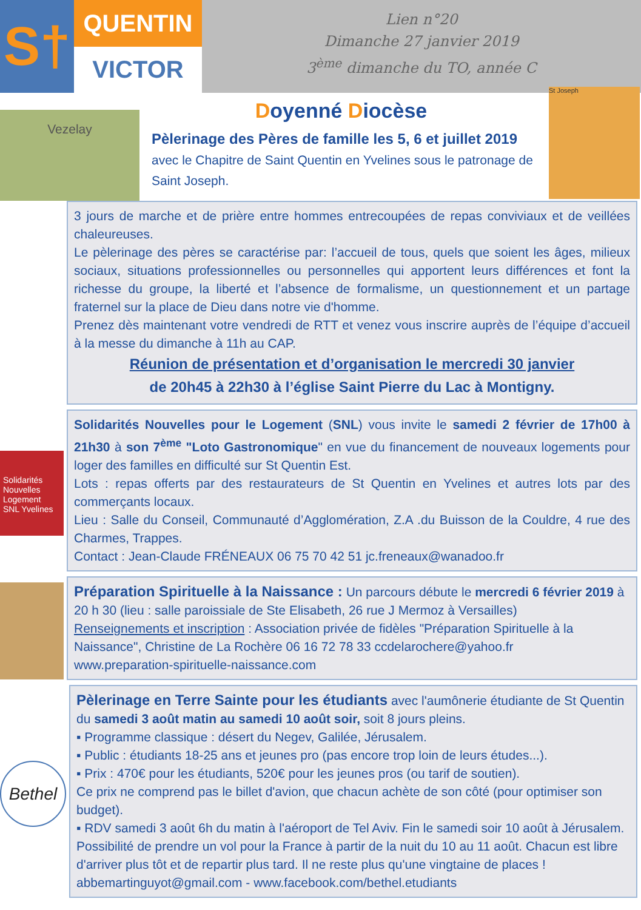S†
QUENTIN
VICTOR
Lien n°20
Dimanche 27 janvier 2019
3<sup>ème</sup> dimanche du TO, année C
Vezelay
Doyenné Diocèse
Pèlerinage des Pères de famille les 5, 6 et juillet 2019
avec le Chapitre de Saint Quentin en Yvelines sous le patronage de Saint Joseph.
St Joseph
3 jours de marche et de prière entre hommes entrecoupées de repas conviviaux et de veillées chaleureuses.
Le pèlerinage des pères se caractérise par: l’accueil de tous, quels que soient les âges, milieux sociaux, situations professionnelles ou personnelles qui apportent leurs différences et font la richesse du groupe, la liberté et l’absence de formalisme, un questionnement et un partage fraternel sur la place de Dieu dans notre vie d'homme.
Prenez dès maintenant votre vendredi de RTT et venez vous inscrire auprès de l’équipe d’accueil à la messe du dimanche à 11h au CAP.
Réunion de présentation et d’organisation le mercredi 30 janvier
de 20h45 à 22h30 à l’église Saint Pierre du Lac à Montigny.
Solidarités Nouvelles Logement
SNL Yvelines
Solidarités Nouvelles pour le Logement (SNL) vous invite le samedi 2 février de 17h00 à 21h30 à son 7<sup>ème</sup> "Loto Gastronomique" en vue du financement de nouveaux logements pour loger des familles en difficulté sur St Quentin Est.
Lots : repas offerts par des restaurateurs de St Quentin en Yvelines et autres lots par des commerçants locaux.
Lieu : Salle du Conseil, Communauté d’Agglomération, Z.A .du Buisson de la Couldre, 4 rue des Charmes, Trappes.
Contact : Jean-Claude FRÉNEAUX 06 75 70 42 51 jc.freneaux@wanadoo.fr
Préparation Spirituelle à la Naissance : Un parcours débute le mercredi 6 février 2019 à 20 h 30 (lieu : salle paroissiale de Ste Elisabeth, 26 rue J Mermoz à Versailles)
Renseignements et inscription : Association privée de fidèles "Préparation Spirituelle à la Naissance", Christine de La Rochère 06 16 72 78 33 ccdelarochere@yahoo.fr
www.preparation-spirituelle-naissance.com
Bethel
Pèlerinage en Terre Sainte pour les étudiants avec l'aumônerie étudiante de St Quentin du samedi 3 août matin au samedi 10 août soir, soit 8 jours pleins.
▪ Programme classique : désert du Negev, Galilée, Jérusalem.
▪ Public : étudiants 18-25 ans et jeunes pro (pas encore trop loin de leurs études...).
▪ Prix : 470€ pour les étudiants, 520€ pour les jeunes pros (ou tarif de soutien).
Ce prix ne comprend pas le billet d'avion, que chacun achète de son côté (pour optimiser son budget).
▪ RDV samedi 3 août 6h du matin à l'aéroport de Tel Aviv. Fin le samedi soir 10 août à Jérusalem. Possibilité de prendre un vol pour la France à partir de la nuit du 10 au 11 août. Chacun est libre d'arriver plus tôt et de repartir plus tard. Il ne reste plus qu'une vingtaine de places ! abbemartinguyot@gmail.com - www.facebook.com/bethel.etudiants